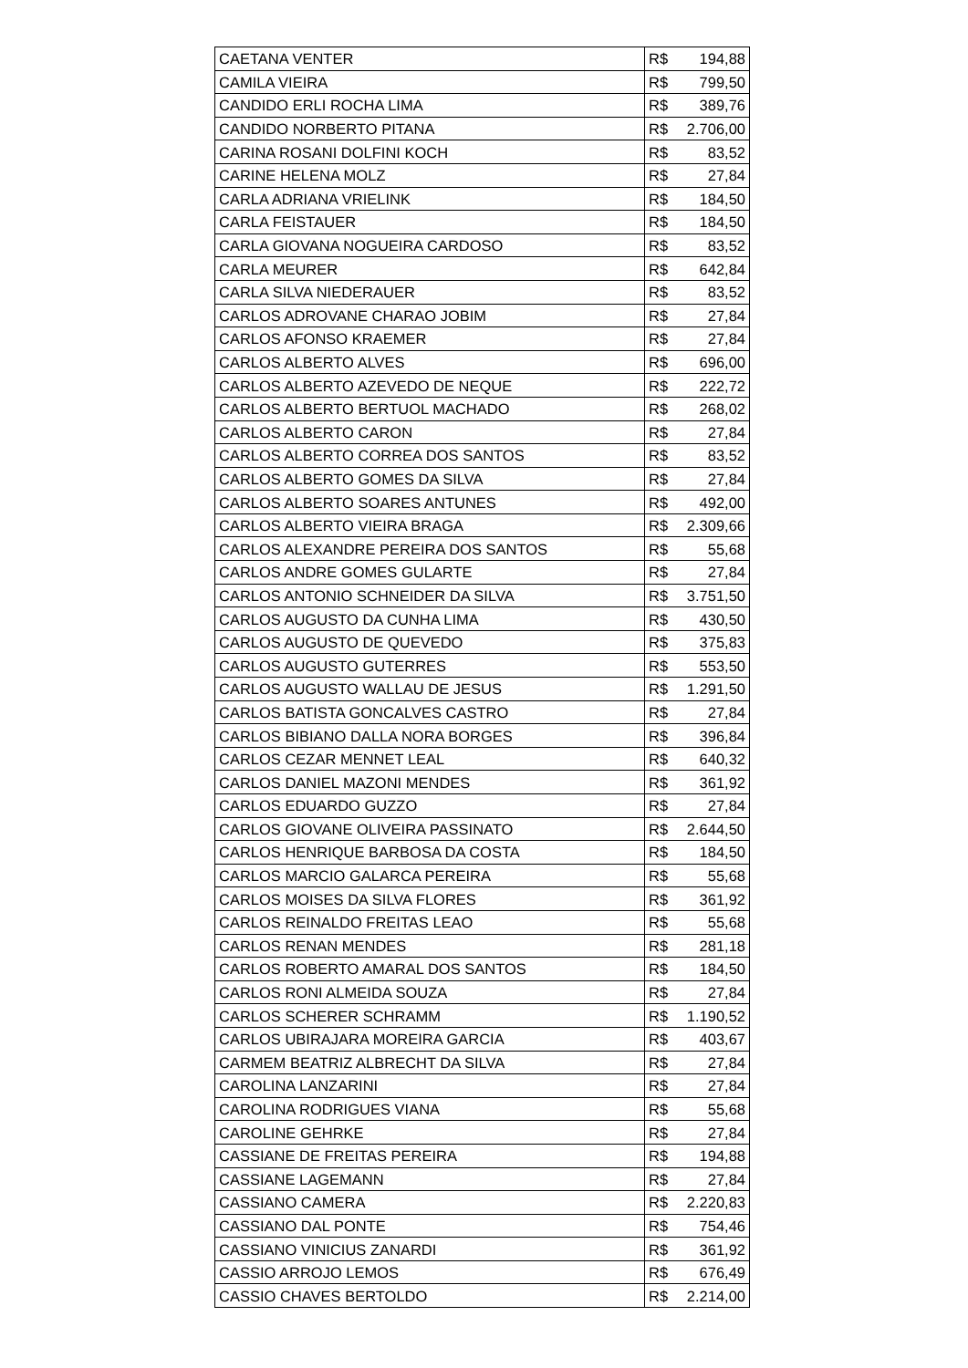| CAETANA VENTER | R$ 194,88 |
| CAMILA VIEIRA | R$ 799,50 |
| CANDIDO ERLI ROCHA LIMA | R$ 389,76 |
| CANDIDO NORBERTO PITANA | R$ 2.706,00 |
| CARINA ROSANI DOLFINI KOCH | R$ 83,52 |
| CARINE HELENA MOLZ | R$ 27,84 |
| CARLA ADRIANA VRIELINK | R$ 184,50 |
| CARLA FEISTAUER | R$ 184,50 |
| CARLA GIOVANA NOGUEIRA CARDOSO | R$ 83,52 |
| CARLA MEURER | R$ 642,84 |
| CARLA SILVA NIEDERAUER | R$ 83,52 |
| CARLOS ADROVANE CHARAO JOBIM | R$ 27,84 |
| CARLOS AFONSO KRAEMER | R$ 27,84 |
| CARLOS ALBERTO ALVES | R$ 696,00 |
| CARLOS ALBERTO AZEVEDO DE NEQUE | R$ 222,72 |
| CARLOS ALBERTO BERTUOL MACHADO | R$ 268,02 |
| CARLOS ALBERTO CARON | R$ 27,84 |
| CARLOS ALBERTO CORREA DOS SANTOS | R$ 83,52 |
| CARLOS ALBERTO GOMES DA SILVA | R$ 27,84 |
| CARLOS ALBERTO SOARES ANTUNES | R$ 492,00 |
| CARLOS ALBERTO VIEIRA BRAGA | R$ 2.309,66 |
| CARLOS ALEXANDRE PEREIRA DOS SANTOS | R$ 55,68 |
| CARLOS ANDRE GOMES GULARTE | R$ 27,84 |
| CARLOS ANTONIO SCHNEIDER DA SILVA | R$ 3.751,50 |
| CARLOS AUGUSTO DA CUNHA LIMA | R$ 430,50 |
| CARLOS AUGUSTO DE QUEVEDO | R$ 375,83 |
| CARLOS AUGUSTO GUTERRES | R$ 553,50 |
| CARLOS AUGUSTO WALLAU DE JESUS | R$ 1.291,50 |
| CARLOS BATISTA GONCALVES CASTRO | R$ 27,84 |
| CARLOS BIBIANO DALLA NORA BORGES | R$ 396,84 |
| CARLOS CEZAR MENNET LEAL | R$ 640,32 |
| CARLOS DANIEL MAZONI MENDES | R$ 361,92 |
| CARLOS EDUARDO GUZZO | R$ 27,84 |
| CARLOS GIOVANE OLIVEIRA PASSINATO | R$ 2.644,50 |
| CARLOS HENRIQUE BARBOSA DA COSTA | R$ 184,50 |
| CARLOS MARCIO GALARCA PEREIRA | R$ 55,68 |
| CARLOS MOISES DA SILVA FLORES | R$ 361,92 |
| CARLOS REINALDO FREITAS LEAO | R$ 55,68 |
| CARLOS RENAN MENDES | R$ 281,18 |
| CARLOS ROBERTO AMARAL DOS SANTOS | R$ 184,50 |
| CARLOS RONI ALMEIDA SOUZA | R$ 27,84 |
| CARLOS SCHERER SCHRAMM | R$ 1.190,52 |
| CARLOS UBIRAJARA MOREIRA GARCIA | R$ 403,67 |
| CARMEM BEATRIZ ALBRECHT DA SILVA | R$ 27,84 |
| CAROLINA LANZARINI | R$ 27,84 |
| CAROLINA RODRIGUES VIANA | R$ 55,68 |
| CAROLINE GEHRKE | R$ 27,84 |
| CASSIANE DE FREITAS PEREIRA | R$ 194,88 |
| CASSIANE LAGEMANN | R$ 27,84 |
| CASSIANO CAMERA | R$ 2.220,83 |
| CASSIANO DAL PONTE | R$ 754,46 |
| CASSIANO VINICIUS ZANARDI | R$ 361,92 |
| CASSIO ARROJO LEMOS | R$ 676,49 |
| CASSIO CHAVES BERTOLDO | R$ 2.214,00 |